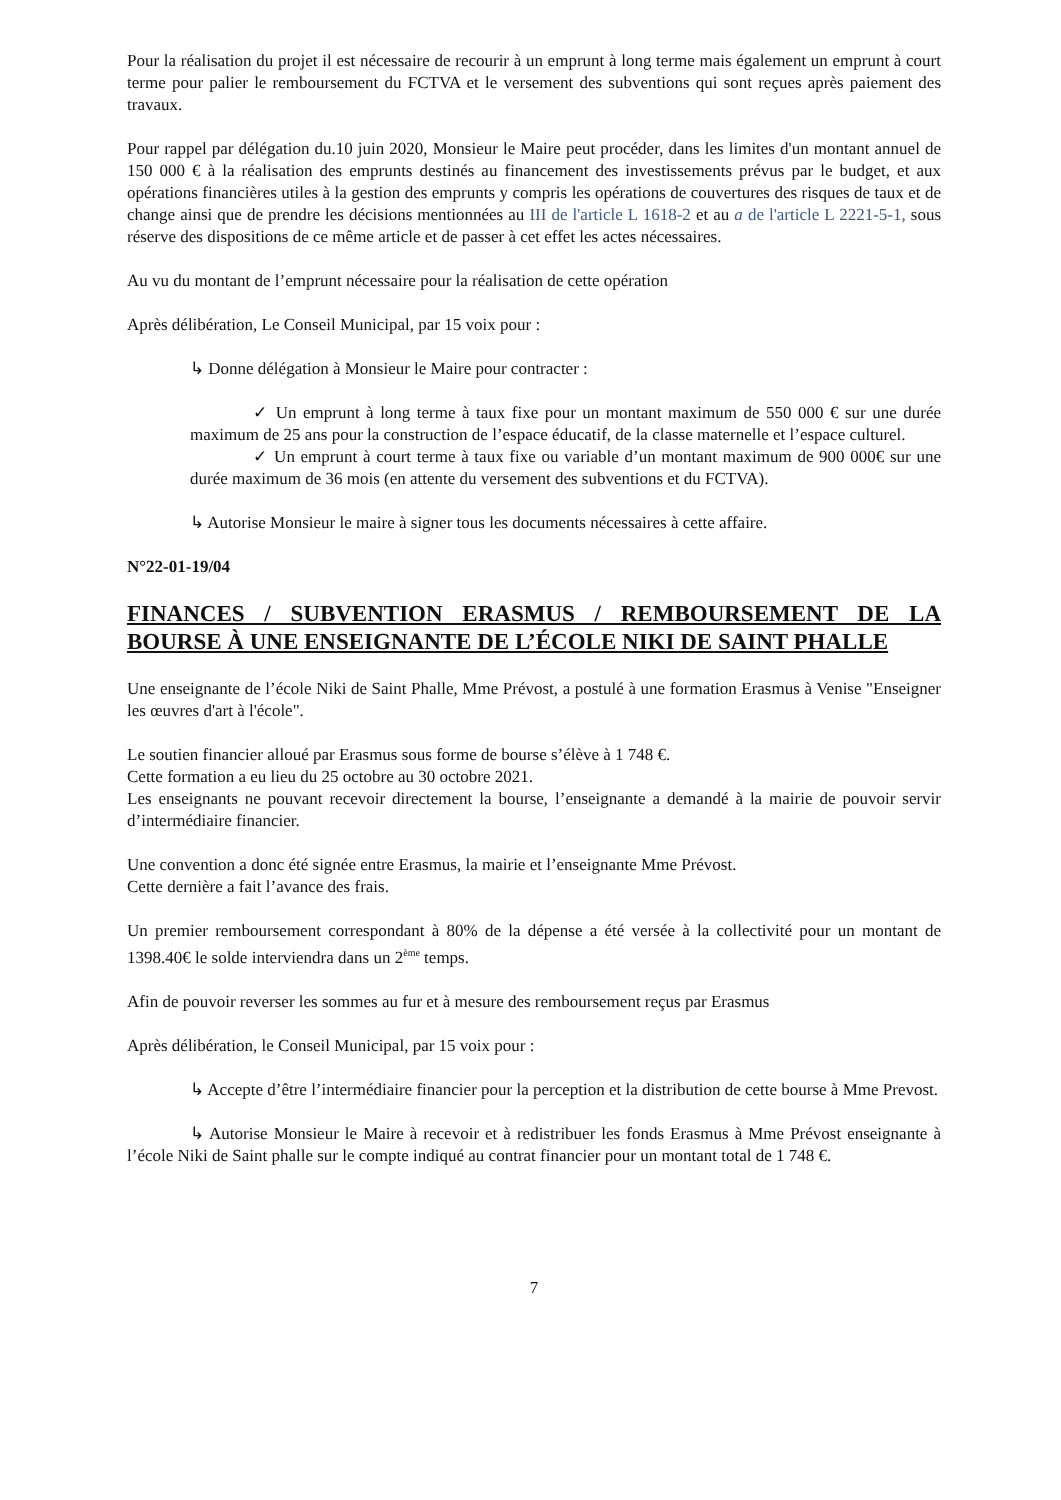Pour la réalisation du projet il est nécessaire de recourir à un emprunt à long terme mais également un emprunt à court terme pour palier le remboursement du FCTVA et le versement des subventions qui sont reçues après paiement des travaux.
Pour rappel par délégation du.10 juin 2020, Monsieur le Maire peut procéder, dans les limites d'un montant annuel de 150 000 € à la réalisation des emprunts destinés au financement des investissements prévus par le budget, et aux opérations financières utiles à la gestion des emprunts y compris les opérations de couvertures des risques de taux et de change ainsi que de prendre les décisions mentionnées au III de l'article L 1618-2 et au a de l'article L 2221-5-1, sous réserve des dispositions de ce même article et de passer à cet effet les actes nécessaires.
Au vu du montant de l’emprunt nécessaire pour la réalisation de cette opération
Après délibération, Le Conseil Municipal, par 15 voix pour :
↳ Donne délégation à Monsieur le Maire pour contracter :
✓ Un emprunt à long terme à taux fixe pour un montant maximum de 550 000 € sur une durée maximum de 25 ans pour la construction de l’espace éducatif, de la classe maternelle et l’espace culturel.
✓ Un emprunt à court terme à taux fixe ou variable d’un montant maximum de 900 000€ sur une durée maximum de 36 mois (en attente du versement des subventions et du FCTVA).
↳ Autorise Monsieur le maire à signer tous les documents nécessaires à cette affaire.
N°22-01-19/04
FINANCES / SUBVENTION ERASMUS / REMBOURSEMENT DE LA BOURSE À UNE ENSEIGNANTE DE L’ÉCOLE NIKI DE SAINT PHALLE
Une enseignante de l’école Niki de Saint Phalle, Mme Prévost, a postulé à une formation Erasmus à Venise "Enseigner les œuvres d'art à l'école".
Le soutien financier alloué par Erasmus sous forme de bourse s’élève à 1 748 €.
Cette formation a eu lieu du 25 octobre au 30 octobre 2021.
Les enseignants ne pouvant recevoir directement la bourse, l’enseignante a demandé à la mairie de pouvoir servir d’intermédiaire financier.
Une convention a donc été signée entre Erasmus, la mairie et l’enseignante Mme Prévost.
Cette dernière a fait l’avance des frais.
Un premier remboursement correspondant à 80% de la dépense a été versée à la collectivité pour un montant de 1398.40€ le solde interviendra dans un 2<sup>ème</sup> temps.
Afin de pouvoir reverser les sommes au fur et à mesure des remboursement reçus par Erasmus
Après délibération, le Conseil Municipal, par 15 voix pour :
↳ Accepte d’être l’intermédiaire financier pour la perception et la distribution de cette bourse à Mme Prevost.
↳ Autorise Monsieur le Maire à recevoir et à redistribuer les fonds Erasmus à Mme Prévost enseignante à l’école Niki de Saint phalle sur le compte indiqué au contrat financier pour un montant total de 1 748 €.
7